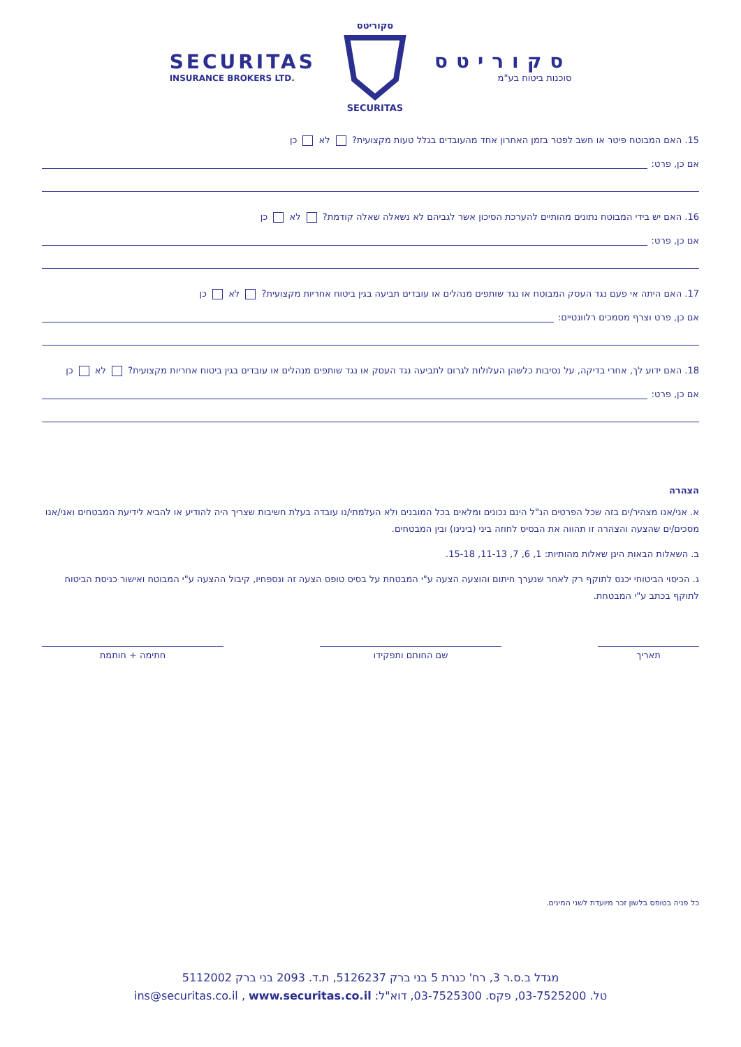SECURITAS
INSURANCE BROKERS LTD.
סקוריטס
SECURITAS
סקוריטס
סוכנות ביטוח בע"מ
15. האם המבוטח פיטר או חשב לפטר בזמן האחרון אחד מהעובדים בגלל טעות מקצועית? לא כן
אם כן, פרט:
16. האם יש בידי המבוטח נתונים מהותיים להערכת הסיכון אשר לגביהם לא נשאלה שאלה קודמת? לא כן
אם כן, פרט:
17. האם היתה אי פעם נגד העסק המבוטח או נגד שותפים מנהלים או עובדים תביעה בגין ביטוח אחריות מקצועית? לא כן
אם כן, פרט וצרף מסמכים רלוונטיים:
18. האם ידוע לך, אחרי בדיקה, על נסיבות כלשהן העלולות לגרום לתביעה נגד העסק או נגד שותפים מנהלים או עובדים בגין ביטוח אחריות מקצועית? לא כן
אם כן, פרט:
הצהרה
א. אני/אנו מצהיר/ים בזה שכל הפרטים הנ"ל הינם נכונים ומלאים בכל המובנים ולא העלמתי/נו עובדה בעלת חשיבות שצריך היה להודיע או להביא לידיעת המבטחים ואני/אנו מסכים/ים שהצעה והצהרה זו תהווה את הבסיס לחוזה ביני (בינינו) ובין המבטחים.
ב. השאלות הבאות הינן שאלות מהותיות: 1, 6, 7, 11-13, 15-18.
ג. הכיסוי הביטוחי יכנס לתוקף רק לאחר שנערך חיתום והוצעה הצעה ע"י המבטחת על בסיס טופס הצעה זה ונספחיו, קיבול ההצעה ע"י המבוטח ואישור כניסת הביטוח לתוקף בכתב ע"י המבטחת.
תאריך שם החותם ותפקידו חתימה + חותמת
כל פניה בטופס בלשון זכר מיועדת לשני המינים.
מגדל ב.ס.ר 3, רח' כנרת 5 בני ברק 5126237, ת.ד. 2093 בני ברק 5112002
טל. 03-7525200, פקס. 03-7525300, דוא"ל: ins@securitas.co.il , www.securitas.co.il